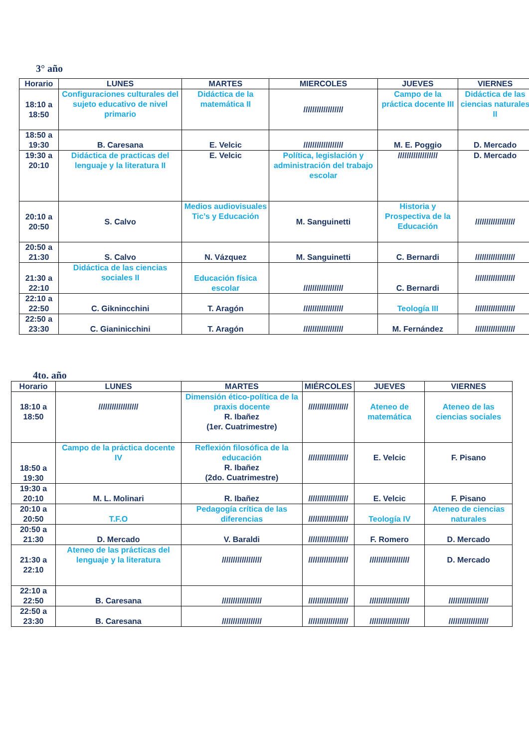3° año
| Horario | LUNES | MARTES | MIERCOLES | JUEVES | VIERNES |
| --- | --- | --- | --- | --- | --- |
| 18:10 a 18:50 | Configuraciones culturales del sujeto educativo de nivel primario | Didáctica de la matemática II | ////////////////// | Campo de la práctica docente III | Didáctica de las ciencias naturales II |
| 18:50 a 19:30 | B. Caresana | E. Velcic | ////////////////// | M. E. Poggio | D. Mercado |
| 19:30 a 20:10 | Didáctica de practicas del lenguaje y la literatura II | E. Velcic | Política, legislación y administración del trabajo escolar | ////////////////// | D. Mercado |
| 20:10 a 20:50 | S. Calvo | Medios audiovisuales Tic’s y Educación | M. Sanguinetti | Historia y Prospectiva de la Educación | ////////////////// |
| 20:50 a 21:30 | S. Calvo | N. Vázquez | M. Sanguinetti | C. Bernardi | ////////////////// |
| 21:30 a 22:10 | Didáctica de las ciencias sociales II | Educación física escolar | ////////////////// | C. Bernardi | ////////////////// |
| 22:10 a 22:50 | C. Giknincchini | T. Aragón | ////////////////// | Teología III | ////////////////// |
| 22:50 a 23:30 | C. Gianinicchini | T. Aragón | ////////////////// | M. Fernández | ////////////////// |
4to. año
| Horario | LUNES | MARTES | MIÉRCOLES | JUEVES | VIERNES |
| --- | --- | --- | --- | --- | --- |
| 18:10 a 18:50 | ////////////////// | Dimensión ético-política de la praxis docente R. Ibañez (1er. Cuatrimestre) | ////////////////// | Ateneo de matemática | Ateneo de las ciencias sociales |
| 18:50 a 19:30 | Campo de la práctica docente IV | Reflexión filosófica de la educación R. Ibañez (2do. Cuatrimestre) | ////////////////// | E. Velcic | F. Pisano |
| 19:30 a 20:10 | M. L. Molinari | R. Ibañez | ////////////////// | E. Velcic | F. Pisano |
| 20:10 a 20:50 | T.F.O | Pedagogía crítica de las diferencias | ////////////////// | Teología IV | Ateneo de ciencias naturales |
| 20:50 a 21:30 | D. Mercado | V. Baraldi | ////////////////// | F. Romero | D. Mercado |
| 21:30 a 22:10 | Ateneo de las prácticas del lenguaje y la literatura | ////////////////// | ////////////////// | ////////////////// | D. Mercado |
| 22:10 a 22:50 | B. Caresana | ////////////////// | ////////////////// | ////////////////// | ////////////////// |
| 22:50 a 23:30 | B. Caresana | ////////////////// | ////////////////// | ////////////////// | ////////////////// |